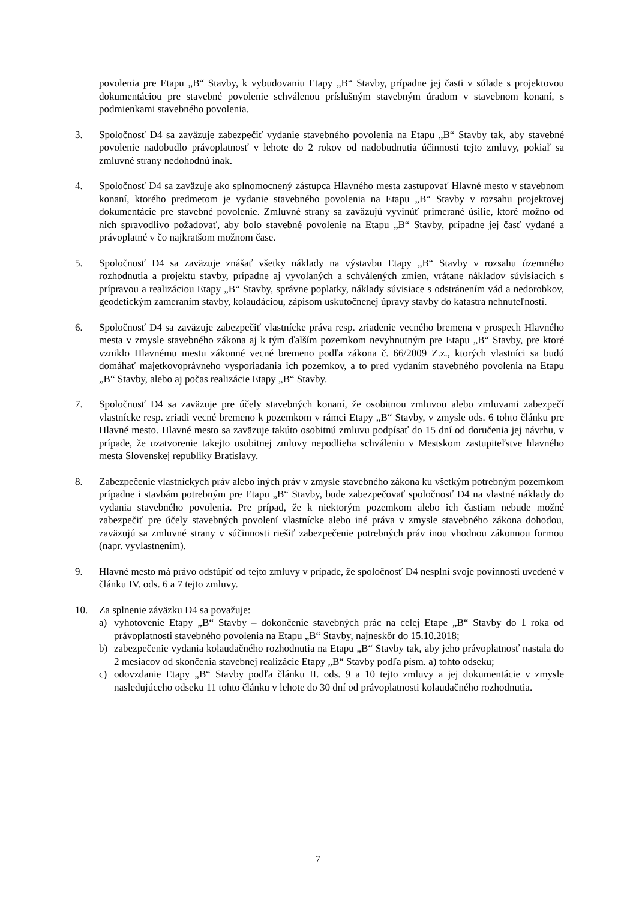povolenia pre Etapu „B“ Stavby, k vybudovaniu Etapy „B“ Stavby, prípadne jej časti v súlade s projektovou dokumentáciou pre stavebné povolenie schválenou príslušným stavebným úradom v stavebnom konaní, s podmienkami stavebného povolenia.
3. Spoločnosť D4 sa zaväzuje zabezpečiť vydanie stavebného povolenia na Etapu „B“ Stavby tak, aby stavebné povolenie nadobudlo právoplatnosť v lehote do 2 rokov od nadobudnutia účinnosti tejto zmluvy, pokiaľ sa zmluvné strany nedohodnú inak.
4. Spoločnosť D4 sa zaväzuje ako splnomocnený zástupca Hlavného mesta zastupovať Hlavné mesto v stavebnom konaní, ktorého predmetom je vydanie stavebného povolenia na Etapu „B“ Stavby v rozsahu projektovej dokumentácie pre stavebné povolenie. Zmluvné strany sa zaväzujú vyvinúť primerané úsilie, ktoré možno od nich spravodlivo požadovať, aby bolo stavebné povolenie na Etapu „B“ Stavby, prípadne jej časť vydané a právoplatné v čo najkratšom možnom čase.
5. Spoločnosť D4 sa zaväzuje znášať všetky náklady na výstavbu Etapy „B“ Stavby v rozsahu územného rozhodnutia a projektu stavby, prípadne aj vyvolaných a schválených zmien, vrátane nákladov súvisiacich s prípravou a realizáciou Etapy „B“ Stavby, správne poplatky, náklady súvisiace s odstránením vád a nedorobkov, geodetickým zameraním stavby, kolaudáciou, zápisom uskutočnenej úpravy stavby do katastra nehnuteľností.
6. Spoločnosť D4 sa zaväzuje zabezpečiť vlastnícke práva resp. zriadenie vecného bremena v prospech Hlavného mesta v zmysle stavebného zákona aj k tým ďalším pozemkom nevyhnutným pre Etapu „B“ Stavby, pre ktoré vzniklo Hlavnému mestu zákonné vecné bremeno podľa zákona č. 66/2009 Z.z., ktorých vlastníci sa budú domáhať majetkovoprávneho vysporiadania ich pozemkov, a to pred vydaním stavebného povolenia na Etapu „B“ Stavby, alebo aj počas realizácie Etapy „B“ Stavby.
7. Spoločnosť D4 sa zaväzuje pre účely stavebných konaní, že osobitnou zmluvou alebo zmluvami zabezpečí vlastnícke resp. zriadi vecné bremeno k pozemkom v rámci Etapy „B“ Stavby, v zmysle ods. 6 tohto článku pre Hlavné mesto. Hlavné mesto sa zaväzuje takúto osobitnú zmluvu podpísať do 15 dní od doručenia jej návrhu, v prípade, že uzatvorenie takejto osobitnej zmluvy nepodlieha schváleniu v Mestskom zastupiteľstve hlavného mesta Slovenskej republiky Bratislavy.
8. Zabezpečenie vlastníckych práv alebo iných práv v zmysle stavebného zákona ku všetkým potrebným pozemkom prípadne i stavbám potrebným pre Etapu „B“ Stavby, bude zabezpečovať spoločnosť D4 na vlastné náklady do vydania stavebného povolenia. Pre prípad, že k niektorým pozemkom alebo ich častiam nebude možné zabezpečiť pre účely stavebných povolení vlastnícke alebo iné práva v zmysle stavebného zákona dohodou, zaväzujú sa zmluvné strany v súčinnosti riešiť zabezpečenie potrebných práv inou vhodnou zákonnou formou (napr. vyvlastnením).
9. Hlavné mesto má právo odstúpiť od tejto zmluvy v prípade, že spoločnosť D4 nesplní svoje povinnosti uvedené v článku IV. ods. 6 a 7 tejto zmluvy.
10. Za splnenie záväzku D4 sa považuje:
a) vyhotovenie Etapy „B“ Stavby – dokončenie stavebných prác na celej Etape „B“ Stavby do 1 roka od právoplatnosti stavebného povolenia na Etapu „B“ Stavby, najneskôr do 15.10.2018;
b) zabezpečenie vydania kolaudačného rozhodnutia na Etapu „B“ Stavby tak, aby jeho právoplatnosť nastala do 2 mesiacov od skončenia stavebnej realizácie Etapy „B“ Stavby podľa písm. a) tohto odseku;
c) odovzdanie Etapy „B“ Stavby podľa článku II. ods. 9 a 10 tejto zmluvy a jej dokumentácie v zmysle nasledujúceho odseku 11 tohto článku v lehote do 30 dní od právoplatnosti kolaudačného rozhodnutia.
7